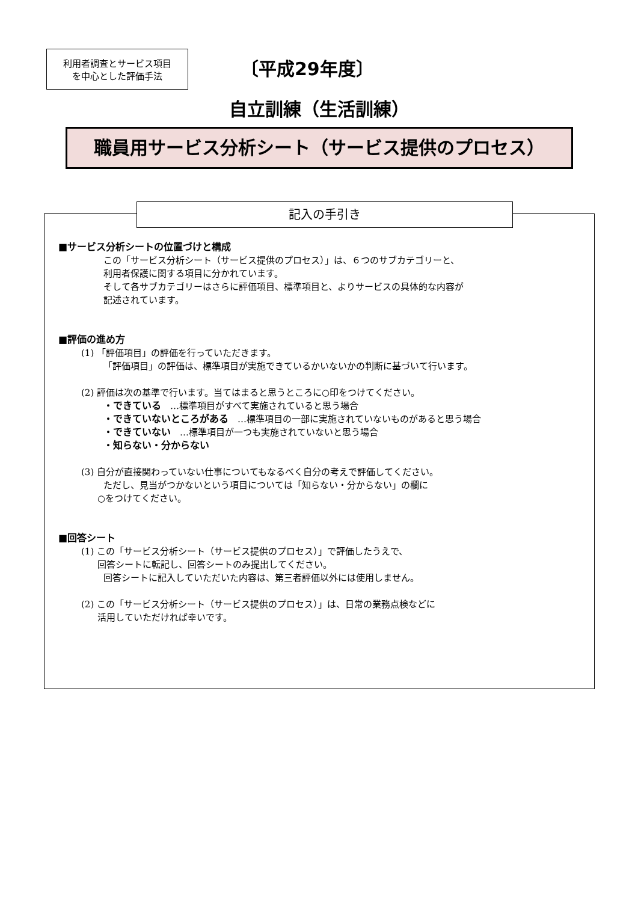利用者調査とサービス項目
を中心とした評価手法
〔平成29年度〕
自立訓練（生活訓練）
職員用サービス分析シート（サービス提供のプロセス）
記入の手引き
■サービス分析シートの位置づけと構成
この「サービス分析シート（サービス提供のプロセス）」は、６つのサブカテゴリーと、
利用者保護に関する項目に分かれています。
そして各サブカテゴリーはさらに評価項目、標準項目と、よりサービスの具体的な内容が
記述されています。
■評価の進め方
(1) 「評価項目」の評価を行っていただきます。
「評価項目」の評価は、標準項目が実施できているかいないかの判断に基づいて行います。
(2) 評価は次の基準で行います。当てはまると思うところに○印をつけてください。
・できている　…標準項目がすべて実施されていると思う場合
・できていないところがある　…標準項目の一部に実施されていないものがあると思う場合
・できていない　…標準項目が一つも実施されていないと思う場合
・知らない・分からない
(3) 自分が直接関わっていない仕事についてもなるべく自分の考えで評価してください。
ただし、見当がつかないという項目については「知らない・分からない」の欄に
○をつけてください。
■回答シート
(1) この「サービス分析シート（サービス提供のプロセス）」で評価したうえで、
回答シートに転記し、回答シートのみ提出してください。
回答シートに記入していただいた内容は、第三者評価以外には使用しません。
(2) この「サービス分析シート（サービス提供のプロセス）」は、日常の業務点検などに
活用していただければ幸いです。